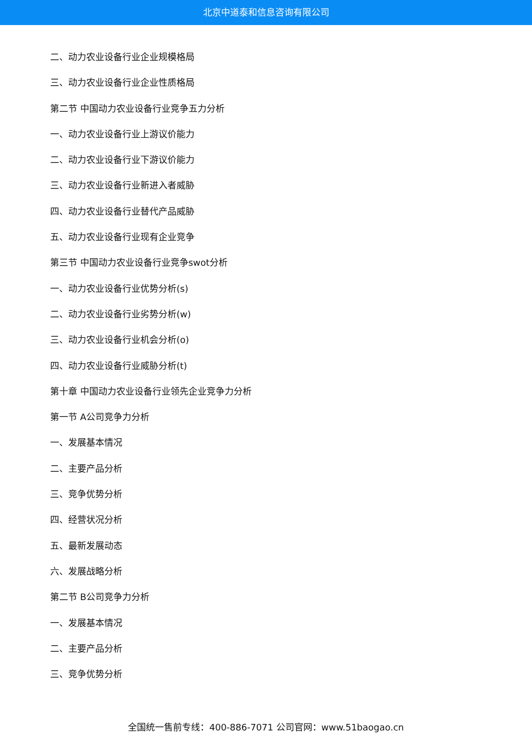北京中道泰和信息咨询有限公司
二、动力农业设备行业企业规模格局
三、动力农业设备行业企业性质格局
第二节 中国动力农业设备行业竞争五力分析
一、动力农业设备行业上游议价能力
二、动力农业设备行业下游议价能力
三、动力农业设备行业新进入者威胁
四、动力农业设备行业替代产品威胁
五、动力农业设备行业现有企业竞争
第三节 中国动力农业设备行业竞争swot分析
一、动力农业设备行业优势分析(s)
二、动力农业设备行业劣势分析(w)
三、动力农业设备行业机会分析(o)
四、动力农业设备行业威胁分析(t)
第十章 中国动力农业设备行业领先企业竞争力分析
第一节 A公司竞争力分析
一、发展基本情况
二、主要产品分析
三、竞争优势分析
四、经营状况分析
五、最新发展动态
六、发展战略分析
第二节 B公司竞争力分析
一、发展基本情况
二、主要产品分析
三、竞争优势分析
全国统一售前专线：400-886-7071 公司官网：www.51baogao.cn